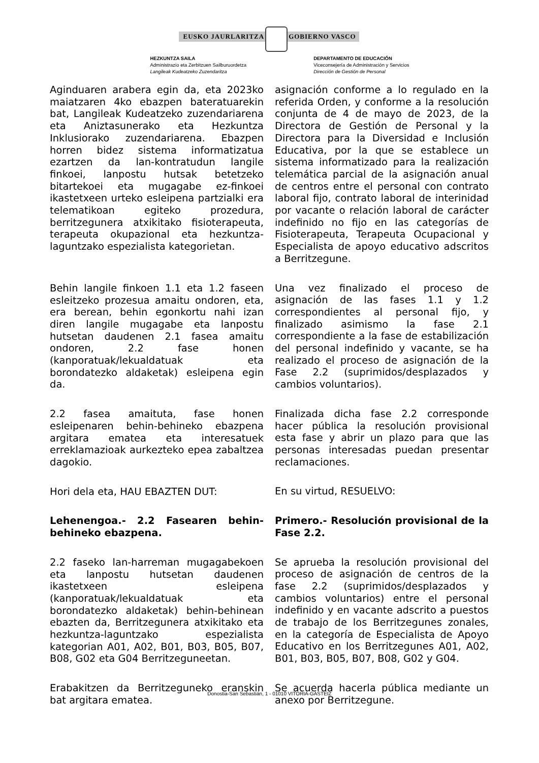EUSKO JAURLARITZA GOBIERNO VASCO
HEZKUNTZA SAILA
Administrazio eta Zerbitzuen Sailburuordetza
Langileak Kudeatzeko Zuzendaritza
DEPARTAMENTO DE EDUCACIÓN
Viceconsejería de Administración y Servicios
Dirección de Gestión de Personal
Aginduaren arabera egin da, eta 2023ko maiatzaren 4ko ebazpen bateratuarekin bat, Langileak Kudeatzeko zuzendariarena eta Aniztasunerako eta Hezkuntza Inklusiorako zuzendariarena. Ebazpen horren bidez sistema informatizatua ezartzen da lan-kontratudun langile finkoei, lanpostu hutsak betetzeko bitartekoei eta mugagabe ez-finkoei ikastetxeen urteko esleipena partzialki era telematikoan egiteko prozedura, berritzegunera atxikitako fisioterapeuta, terapeuta okupazional eta hezkuntza-laguntzako espezialista kategorietan.
Behin langile finkoen 1.1 eta 1.2 faseen esleitzeko prozesua amaitu ondoren, eta, era berean, behin egonkortu nahi izan diren langile mugagabe eta lanpostu hutsetan daudenen 2.1 fasea amaitu ondoren, 2.2 fase honen (kanporatuak/lekualdatuak eta borondatezko aldaketak) esleipena egin da.
2.2 fasea amaituta, fase honen esleipenaren behin-behineko ebazpena argitara ematea eta interesatuek erreklamazioak aurkezteko epea zabaltzea dagokio.
Hori dela eta, HAU EBAZTEN DUT:
Lehenengoa.- 2.2 Fasearen behin-behineko ebazpena.
2.2 faseko lan-harreman mugagabekoen eta lanpostu hutsetan daudenen ikastetxeen esleipena (kanporatuak/lekualdatuak eta borondatezko aldaketak) behin-behinean ebazten da, Berritzegunera atxikitako eta hezkuntza-laguntzako espezialista kategorian A01, A02, B01, B03, B05, B07, B08, G02 eta G04 Berritzeguneetan.
Erabakitzen da Berritzeguneko eranskin bat argitara ematea.
asignación conforme a lo regulado en la referida Orden, y conforme a la resolución conjunta de 4 de mayo de 2023, de la Directora de Gestión de Personal y la Directora para la Diversidad e Inclusión Educativa, por la que se establece un sistema informatizado para la realización telemática parcial de la asignación anual de centros entre el personal con contrato laboral fijo, contrato laboral de interinidad por vacante o relación laboral de carácter indefinido no fijo en las categorías de Fisioterapeuta, Terapeuta Ocupacional y Especialista de apoyo educativo adscritos a Berritzegune.
Una vez finalizado el proceso de asignación de las fases 1.1 y 1.2 correspondientes al personal fijo, y finalizado asimismo la fase 2.1 correspondiente a la fase de estabilización del personal indefinido y vacante, se ha realizado el proceso de asignación de la Fase 2.2 (suprimidos/desplazados y cambios voluntarios).
Finalizada dicha fase 2.2 corresponde hacer pública la resolución provisional esta fase y abrir un plazo para que las personas interesadas puedan presentar reclamaciones.
En su virtud, RESUELVO:
Primero.- Resolución provisional de la Fase 2.2.
Se aprueba la resolución provisional del proceso de asignación de centros de la fase 2.2 (suprimidos/desplazados y cambios voluntarios) entre el personal indefinido y en vacante adscrito a puestos de trabajo de los Berritzegunes zonales, en la categoría de Especialista de Apoyo Educativo en los Berritzegunes A01, A02, B01, B03, B05, B07, B08, G02 y G04.
Se acuerda hacerla pública mediante un anexo por Berritzegune.
Donostia-San Sebastián, 1 - 01010 VITORIA-GASTEIZ